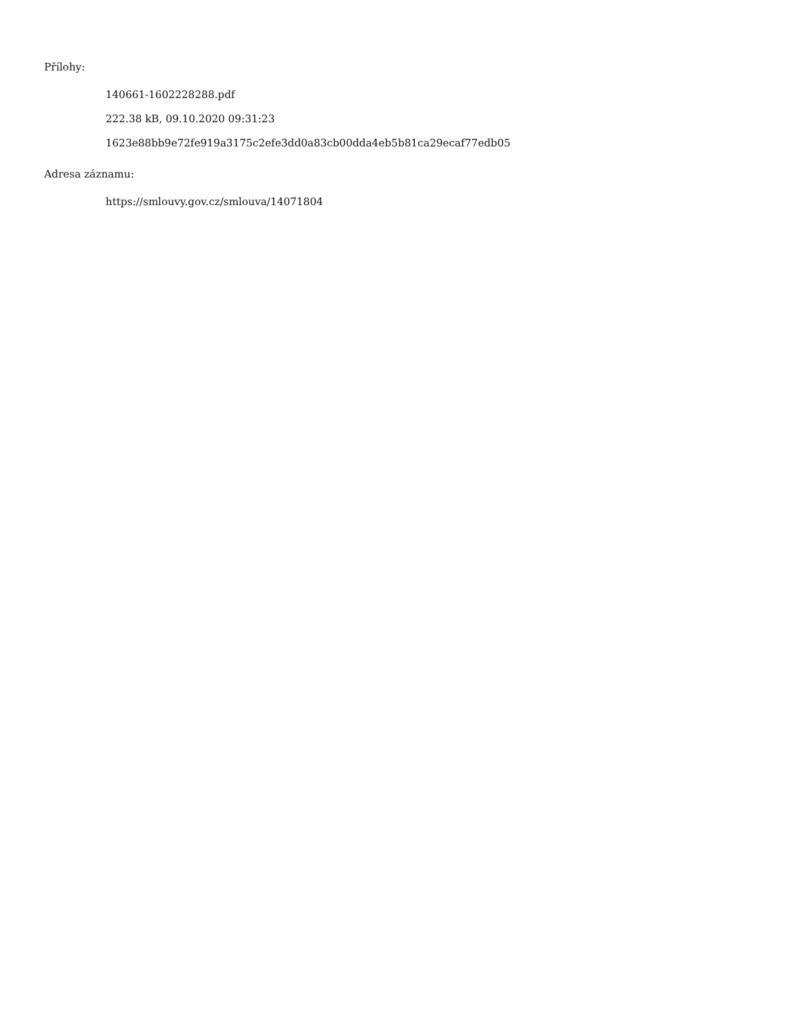Přílohy:
140661-1602228288.pdf
222.38 kB, 09.10.2020 09:31:23
1623e88bb9e72fe919a3175c2efe3dd0a83cb00dda4eb5b81ca29ecaf77edb05
Adresa záznamu:
https://smlouvy.gov.cz/smlouva/14071804